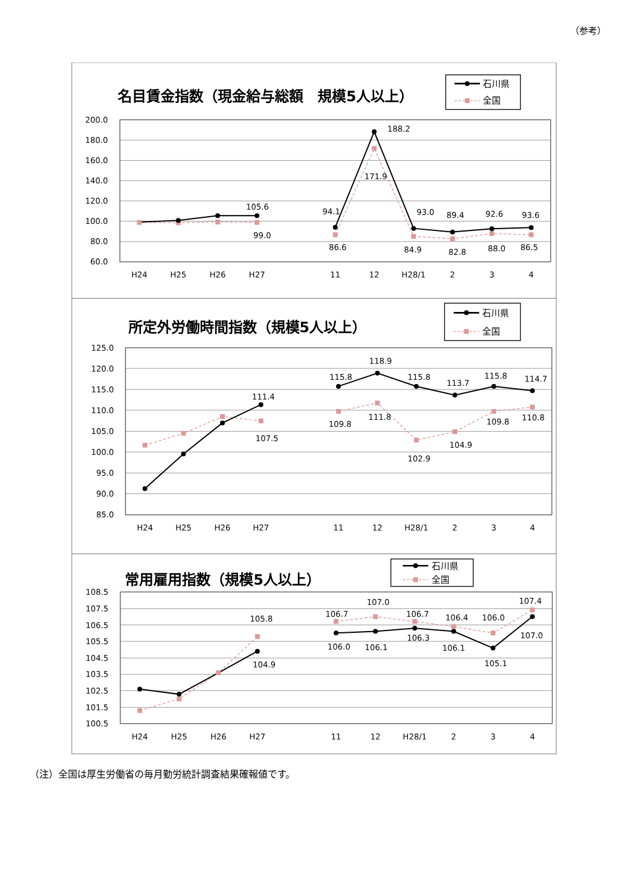（参考）
名目賃金指数（現金給与総額　規模5人以上）
石川県
全国
200.0
180.0
160.0
140.0
120.0
100.0
80.0
60.0
H24
H25
H26
H27
11
12
H28/1
2
3
4
105.6
99.0
94.1
86.6
188.2
171.9
93.0
84.9
89.4
82.8
92.6
88.0
93.6
86.5
所定外労働時間指数（規模5人以上）
石川県
全国
125.0
120.0
115.0
110.0
105.0
100.0
95.0
90.0
85.0
H24
H25
H26
H27
11
12
H28/1
2
3
4
111.4
107.5
115.8
109.8
118.9
111.8
115.8
102.9
113.7
104.9
115.8
109.8
114.7
110.8
常用雇用指数（規模5人以上）
石川県
全国
108.5
107.5
106.5
105.5
104.5
103.5
102.5
101.5
100.5
H24
H25
H26
H27
11
12
H28/1
2
3
4
105.8
104.9
106.7
106.0
107.0
106.1
106.7
106.3
106.4
106.1
106.0
105.1
107.4
107.0
（注）全国は厚生労働省の毎月勤労統計調査結果確報値です。